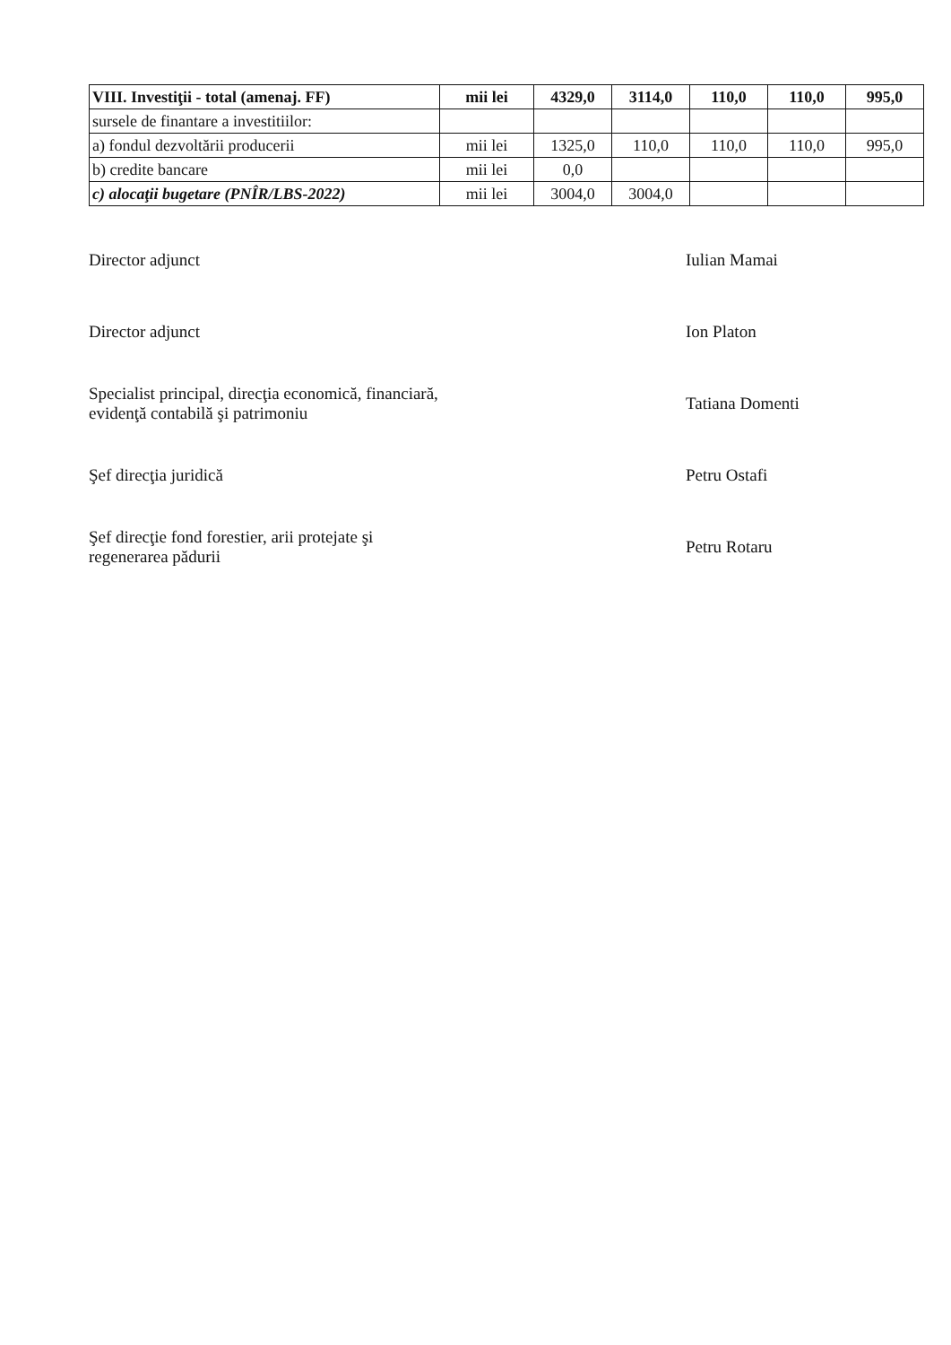| VIII. Investiţii - total (amenaj. FF) | mii lei | 4329,0 | 3114,0 | 110,0 | 110,0 | 995,0 |
| sursele de finantare a investitiilor: | | | | | | |
| a) fondul dezvoltării producerii | mii lei | 1325,0 | 110,0 | 110,0 | 110,0 | 995,0 |
| b) credite bancare | mii lei | 0,0 | | | | |
| c) alocaţii bugetare (PNÎR/LBS-2022) | mii lei | 3004,0 | 3004,0 | | | |
Director adjunct Iulian Mamai
Director adjunct Ion Platon
Specialist principal, direcţia economică, financiară,
evidenţă contabilă şi patrimoniu
Tatiana Domenti
Şef direcţia juridică Petru Ostafi
Şef direcţie fond forestier, arii protejate şi
regenerarea pădurii
Petru Rotaru